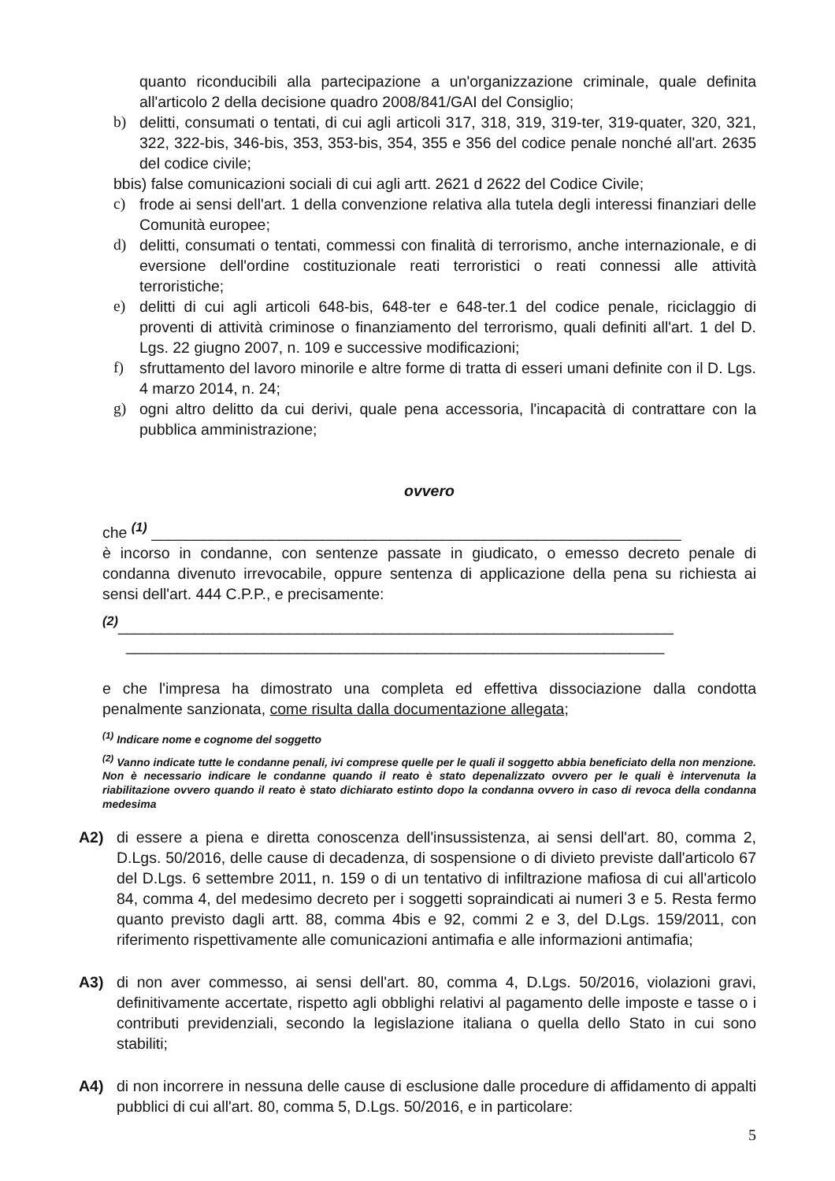quanto riconducibili alla partecipazione a un'organizzazione criminale, quale definita all'articolo 2 della decisione quadro 2008/841/GAI del Consiglio;
b) delitti, consumati o tentati, di cui agli articoli 317, 318, 319, 319-ter, 319-quater, 320, 321, 322, 322-bis, 346-bis, 353, 353-bis, 354, 355 e 356 del codice penale nonché all'art. 2635 del codice civile;
bbis) false comunicazioni sociali di cui agli artt. 2621 d 2622 del Codice Civile;
c) frode ai sensi dell'art. 1 della convenzione relativa alla tutela degli interessi finanziari delle Comunità europee;
d) delitti, consumati o tentati, commessi con finalità di terrorismo, anche internazionale, e di eversione dell'ordine costituzionale reati terroristici o reati connessi alle attività terroristiche;
e) delitti di cui agli articoli 648-bis, 648-ter e 648-ter.1 del codice penale, riciclaggio di proventi di attività criminose o finanziamento del terrorismo, quali definiti all'art. 1 del D. Lgs. 22 giugno 2007, n. 109 e successive modificazioni;
f) sfruttamento del lavoro minorile e altre forme di tratta di esseri umani definite con il D. Lgs. 4 marzo 2014, n. 24;
g) ogni altro delitto da cui derivi, quale pena accessoria, l'incapacità di contrattare con la pubblica amministrazione;
ovvero
che <sup>(1)</sup> ______________________________________________________________
è incorso in condanne, con sentenze passate in giudicato, o emesso decreto penale di condanna divenuto irrevocabile, oppure sentenza di applicazione della pena su richiesta ai sensi dell'art. 444 C.P.P., e precisamente:
<sup>(2)</sup>_________________________________________________________________
_______________________________________________________________
e che l'impresa ha dimostrato una completa ed effettiva dissociazione dalla condotta penalmente sanzionata, come risulta dalla documentazione allegata;
<sup>(1)</sup> Indicare nome e cognome del soggetto
<sup>(2)</sup> Vanno indicate tutte le condanne penali, ivi comprese quelle per le quali il soggetto abbia beneficiato della non menzione. Non è necessario indicare le condanne quando il reato è stato depenalizzato ovvero per le quali è intervenuta la riabilitazione ovvero quando il reato è stato dichiarato estinto dopo la condanna ovvero in caso di revoca della condanna medesima
A2) di essere a piena e diretta conoscenza dell'insussistenza, ai sensi dell'art. 80, comma 2, D.Lgs. 50/2016, delle cause di decadenza, di sospensione o di divieto previste dall'articolo 67 del D.Lgs. 6 settembre 2011, n. 159 o di un tentativo di infiltrazione mafiosa di cui all'articolo 84, comma 4, del medesimo decreto per i soggetti sopraindicati ai numeri 3 e 5. Resta fermo quanto previsto dagli artt. 88, comma 4bis e 92, commi 2 e 3, del D.Lgs. 159/2011, con riferimento rispettivamente alle comunicazioni antimafia e alle informazioni antimafia;
A3) di non aver commesso, ai sensi dell'art. 80, comma 4, D.Lgs. 50/2016, violazioni gravi, definitivamente accertate, rispetto agli obblighi relativi al pagamento delle imposte e tasse o i contributi previdenziali, secondo la legislazione italiana o quella dello Stato in cui sono stabiliti;
A4) di non incorrere in nessuna delle cause di esclusione dalle procedure di affidamento di appalti pubblici di cui all'art. 80, comma 5, D.Lgs. 50/2016, e in particolare:
5